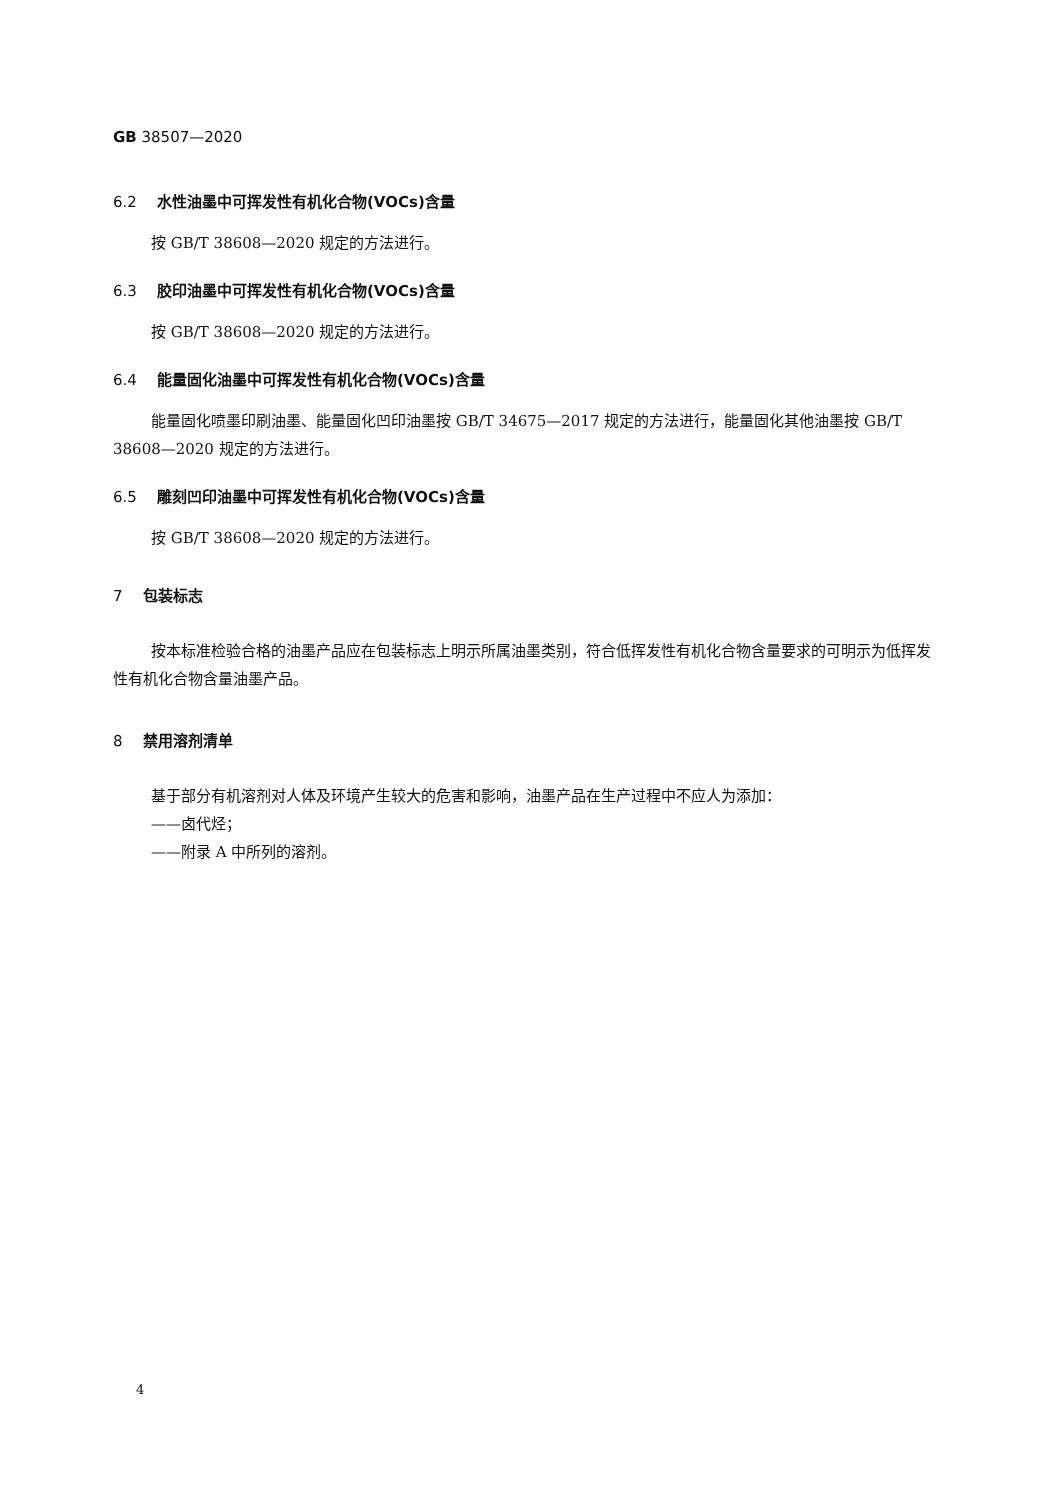GB 38507—2020
6.2 水性油墨中可挥发性有机化合物(VOCs)含量
按 GB/T 38608—2020 规定的方法进行。
6.3 胶印油墨中可挥发性有机化合物(VOCs)含量
按 GB/T 38608—2020 规定的方法进行。
6.4 能量固化油墨中可挥发性有机化合物(VOCs)含量
能量固化喷墨印刷油墨、能量固化凹印油墨按 GB/T 34675—2017 规定的方法进行，能量固化其他油墨按 GB/T 38608—2020 规定的方法进行。
6.5 雕刻凹印油墨中可挥发性有机化合物(VOCs)含量
按 GB/T 38608—2020 规定的方法进行。
7 包装标志
按本标准检验合格的油墨产品应在包装标志上明示所属油墨类别，符合低挥发性有机化合物含量要求的可明示为低挥发性有机化合物含量油墨产品。
8 禁用溶剂清单
基于部分有机溶剂对人体及环境产生较大的危害和影响，油墨产品在生产过程中不应人为添加：
——卤代烃；
——附录 A 中所列的溶剂。
4